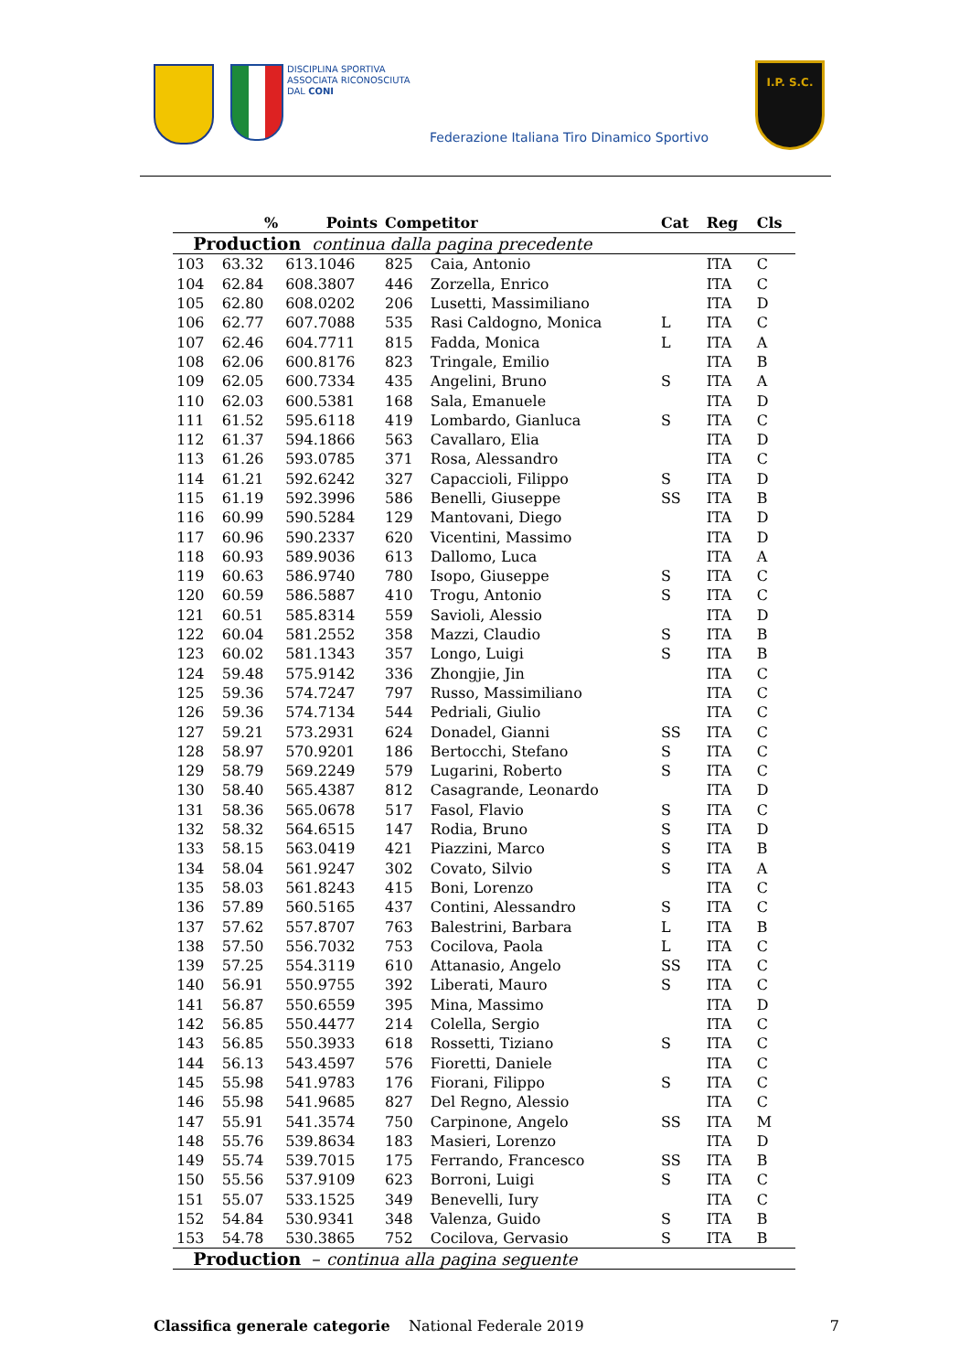DISCIPLINA SPORTIVA
ASSOCIATA RICONOSCIUTA
DAL CONI
Federazione Italiana Tiro Dinamico Sportivo
I.P. S.C.
| Production continua dalla pagina precedente | | | | | | | |
| | % | Points | Competitor | | Cat | Reg | Cls |
| 103 | 63.32 | 613.1046 | 825 | Caia, Antonio | | ITA | C |
| 104 | 62.84 | 608.3807 | 446 | Zorzella, Enrico | | ITA | C |
| 105 | 62.80 | 608.0202 | 206 | Lusetti, Massimiliano | | ITA | D |
| 106 | 62.77 | 607.7088 | 535 | Rasi Caldogno, Monica | L | ITA | C |
| 107 | 62.46 | 604.7711 | 815 | Fadda, Monica | L | ITA | A |
| 108 | 62.06 | 600.8176 | 823 | Tringale, Emilio | | ITA | B |
| 109 | 62.05 | 600.7334 | 435 | Angelini, Bruno | S | ITA | A |
| 110 | 62.03 | 600.5381 | 168 | Sala, Emanuele | | ITA | D |
| 111 | 61.52 | 595.6118 | 419 | Lombardo, Gianluca | S | ITA | C |
| 112 | 61.37 | 594.1866 | 563 | Cavallaro, Elia | | ITA | D |
| 113 | 61.26 | 593.0785 | 371 | Rosa, Alessandro | | ITA | C |
| 114 | 61.21 | 592.6242 | 327 | Capaccioli, Filippo | S | ITA | D |
| 115 | 61.19 | 592.3996 | 586 | Benelli, Giuseppe | SS | ITA | B |
| 116 | 60.99 | 590.5284 | 129 | Mantovani, Diego | | ITA | D |
| 117 | 60.96 | 590.2337 | 620 | Vicentini, Massimo | | ITA | D |
| 118 | 60.93 | 589.9036 | 613 | Dallomo, Luca | | ITA | A |
| 119 | 60.63 | 586.9740 | 780 | Isopo, Giuseppe | S | ITA | C |
| 120 | 60.59 | 586.5887 | 410 | Trogu, Antonio | S | ITA | C |
| 121 | 60.51 | 585.8314 | 559 | Savioli, Alessio | | ITA | D |
| 122 | 60.04 | 581.2552 | 358 | Mazzi, Claudio | S | ITA | B |
| 123 | 60.02 | 581.1343 | 357 | Longo, Luigi | S | ITA | B |
| 124 | 59.48 | 575.9142 | 336 | Zhongjie, Jin | | ITA | C |
| 125 | 59.36 | 574.7247 | 797 | Russo, Massimiliano | | ITA | C |
| 126 | 59.36 | 574.7134 | 544 | Pedriali, Giulio | | ITA | C |
| 127 | 59.21 | 573.2931 | 624 | Donadel, Gianni | SS | ITA | C |
| 128 | 58.97 | 570.9201 | 186 | Bertocchi, Stefano | S | ITA | C |
| 129 | 58.79 | 569.2249 | 579 | Lugarini, Roberto | S | ITA | C |
| 130 | 58.40 | 565.4387 | 812 | Casagrande, Leonardo | | ITA | D |
| 131 | 58.36 | 565.0678 | 517 | Fasol, Flavio | S | ITA | C |
| 132 | 58.32 | 564.6515 | 147 | Rodia, Bruno | S | ITA | D |
| 133 | 58.15 | 563.0419 | 421 | Piazzini, Marco | S | ITA | B |
| 134 | 58.04 | 561.9247 | 302 | Covato, Silvio | S | ITA | A |
| 135 | 58.03 | 561.8243 | 415 | Boni, Lorenzo | | ITA | C |
| 136 | 57.89 | 560.5165 | 437 | Contini, Alessandro | S | ITA | C |
| 137 | 57.62 | 557.8707 | 763 | Balestrini, Barbara | L | ITA | B |
| 138 | 57.50 | 556.7032 | 753 | Cocilova, Paola | L | ITA | C |
| 139 | 57.25 | 554.3119 | 610 | Attanasio, Angelo | SS | ITA | C |
| 140 | 56.91 | 550.9755 | 392 | Liberati, Mauro | S | ITA | C |
| 141 | 56.87 | 550.6559 | 395 | Mina, Massimo | | ITA | D |
| 142 | 56.85 | 550.4477 | 214 | Colella, Sergio | | ITA | C |
| 143 | 56.85 | 550.3933 | 618 | Rossetti, Tiziano | S | ITA | C |
| 144 | 56.13 | 543.4597 | 576 | Fioretti, Daniele | | ITA | C |
| 145 | 55.98 | 541.9783 | 176 | Fiorani, Filippo | S | ITA | C |
| 146 | 55.98 | 541.9685 | 827 | Del Regno, Alessio | | ITA | C |
| 147 | 55.91 | 541.3574 | 750 | Carpinone, Angelo | SS | ITA | M |
| 148 | 55.76 | 539.8634 | 183 | Masieri, Lorenzo | | ITA | D |
| 149 | 55.74 | 539.7015 | 175 | Ferrando, Francesco | SS | ITA | B |
| 150 | 55.56 | 537.9109 | 623 | Borroni, Luigi | S | ITA | C |
| 151 | 55.07 | 533.1525 | 349 | Benevelli, Iury | | ITA | C |
| 152 | 54.84 | 530.9341 | 348 | Valenza, Guido | S | ITA | B |
| 153 | 54.78 | 530.3865 | 752 | Cocilova, Gervasio | S | ITA | B |
| Production – continua alla pagina seguente | | | | | | | |
Classifica generale categorie National Federale 2019 7